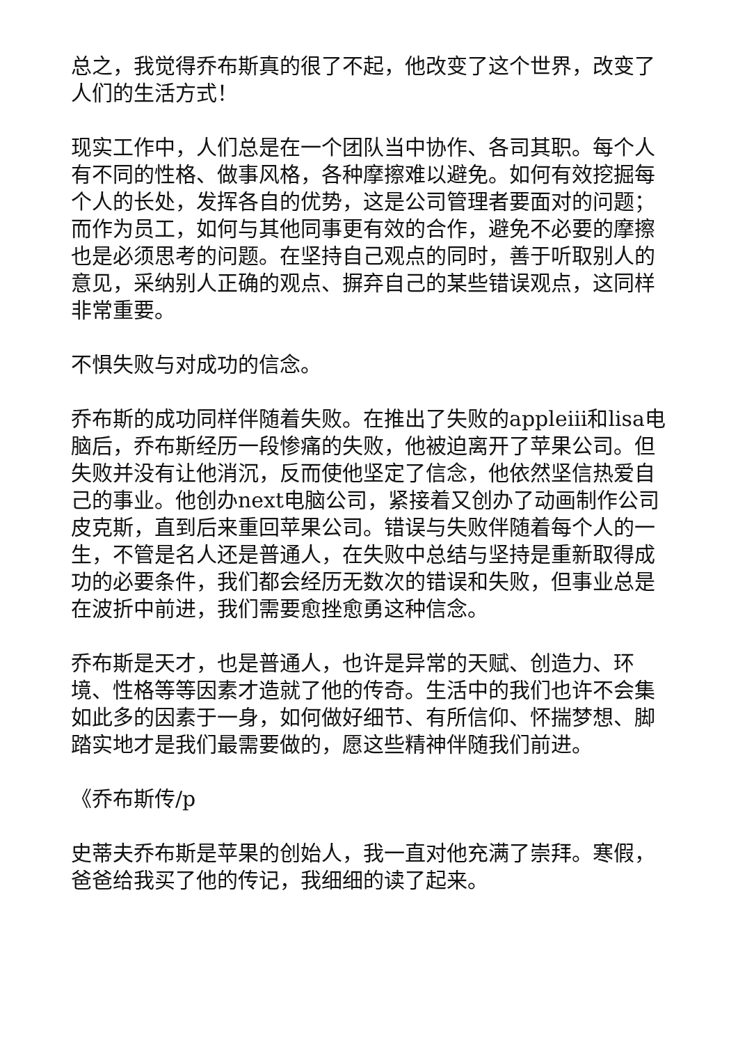总之，我觉得乔布斯真的很了不起，他改变了这个世界，改变了人们的生活方式！
现实工作中，人们总是在一个团队当中协作、各司其职。每个人有不同的性格、做事风格，各种摩擦难以避免。如何有效挖掘每个人的长处，发挥各自的优势，这是公司管理者要面对的问题；而作为员工，如何与其他同事更有效的合作，避免不必要的摩擦也是必须思考的问题。在坚持自己观点的同时，善于听取别人的意见，采纳别人正确的观点、摒弃自己的某些错误观点，这同样非常重要。
不惧失败与对成功的信念。
乔布斯的成功同样伴随着失败。在推出了失败的appleiii和lisa电脑后，乔布斯经历一段惨痛的失败，他被迫离开了苹果公司。但失败并没有让他消沉，反而使他坚定了信念，他依然坚信热爱自己的事业。他创办next电脑公司，紧接着又创办了动画制作公司皮克斯，直到后来重回苹果公司。错误与失败伴随着每个人的一生，不管是名人还是普通人，在失败中总结与坚持是重新取得成功的必要条件，我们都会经历无数次的错误和失败，但事业总是在波折中前进，我们需要愈挫愈勇这种信念。
乔布斯是天才，也是普通人，也许是异常的天赋、创造力、环境、性格等等因素才造就了他的传奇。生活中的我们也许不会集如此多的因素于一身，如何做好细节、有所信仰、怀揣梦想、脚踏实地才是我们最需要做的，愿这些精神伴随我们前进。
《乔布斯传/p
史蒂夫乔布斯是苹果的创始人，我一直对他充满了崇拜。寒假，爸爸给我买了他的传记，我细细的读了起来。